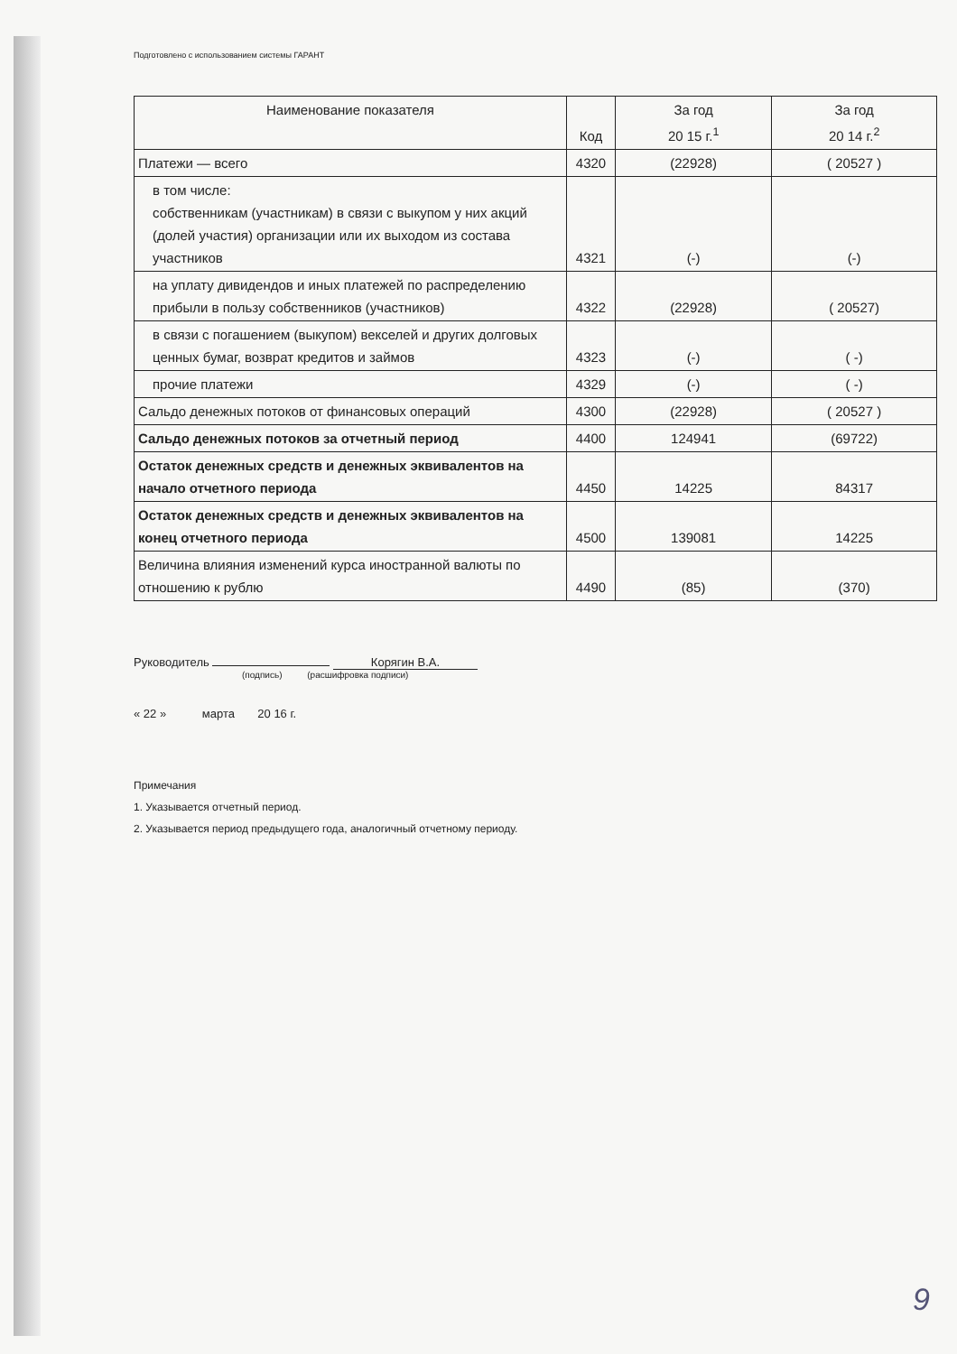Подготовлено с использованием системы ГАРАНТ
| Наименование показателя | Код | За год 20 15 г.<sup>1</sup> | За год 20 14 г.<sup>2</sup> |
| --- | --- | --- | --- |
| Платежи — всего | 4320 | (22928) | ( 20527 ) |
| в том числе: собственникам (участникам) в связи с выкупом у них акций (долей участия) организации или их выходом из состава участников | 4321 | (-) | (-) |
| на уплату дивидендов и иных платежей по распределению прибыли в пользу собственников (участников) | 4322 | (22928) | ( 20527) |
| в связи с погашением (выкупом) векселей и других долговых ценных бумаг, возврат кредитов и займов | 4323 | (-) | ( -) |
| прочие платежи | 4329 | (-) | ( -) |
| Сальдо денежных потоков от финансовых операций | 4300 | (22928) | ( 20527 ) |
| Сальдо денежных потоков за отчетный период | 4400 | 124941 | (69722) |
| Остаток денежных средств и денежных эквивалентов на начало отчетного периода | 4450 | 14225 | 84317 |
| Остаток денежных средств и денежных эквивалентов на конец отчетного периода | 4500 | 139081 | 14225 |
| Величина влияния изменений курса иностранной валюты по отношению к рублю | 4490 | (85) | (370) |
Руководитель Корягин В.А.
(подпись) (расшифровка подписи)
« 22 » марта 20 16 г.
Примечания
1. Указывается отчетный период.
2. Указывается период предыдущего года, аналогичный отчетному периоду.
9